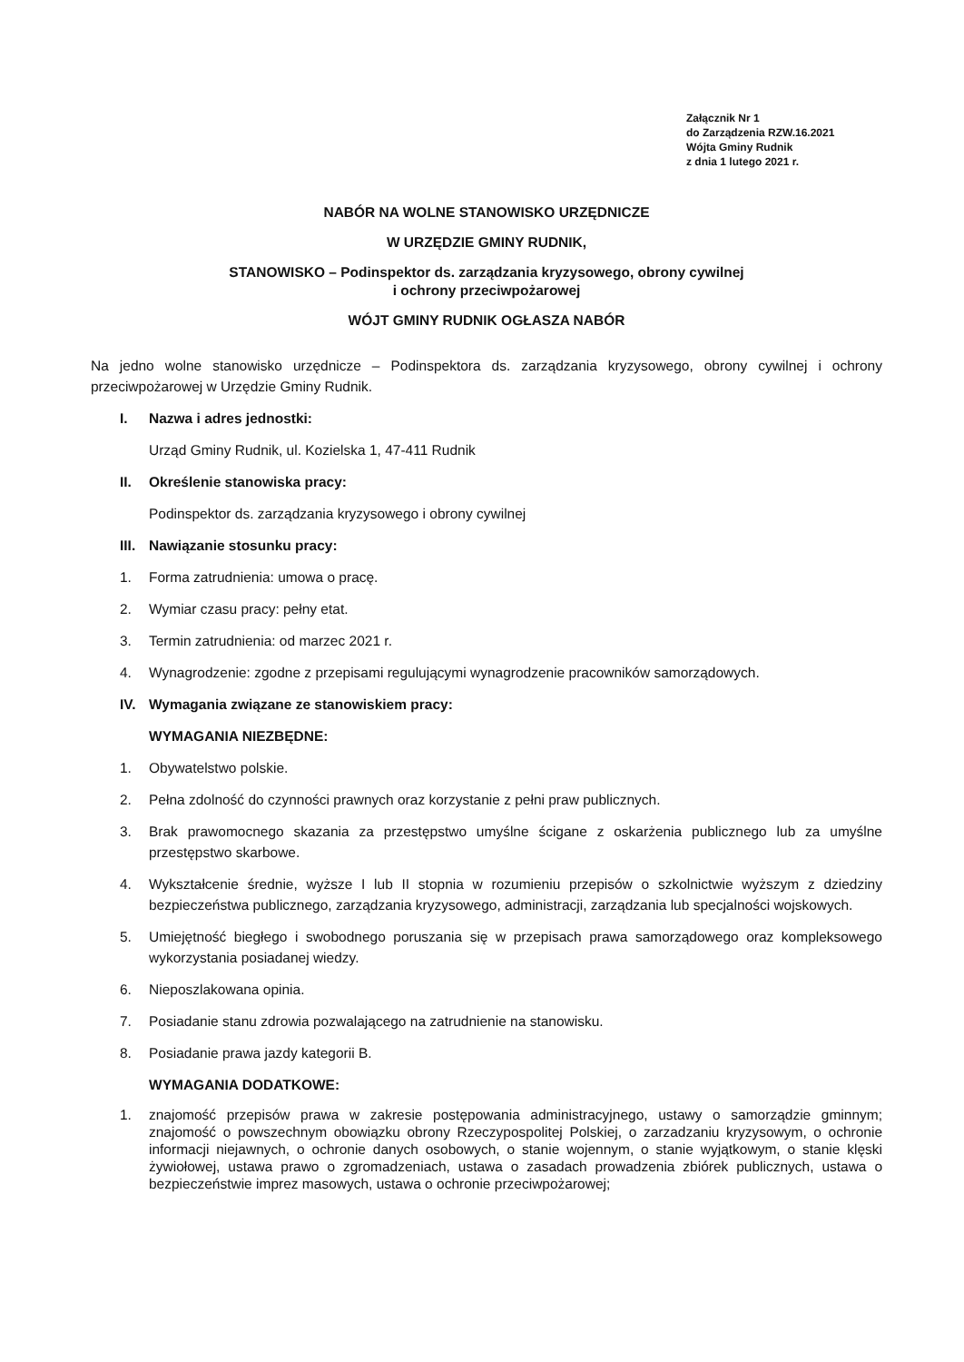Załącznik Nr 1
do Zarządzenia RZW.16.2021
Wójta Gminy Rudnik
z dnia 1 lutego 2021 r.
NABÓR NA WOLNE STANOWISKO URZĘDNICZE
W URZĘDZIE GMINY RUDNIK,
STANOWISKO – Podinspektor ds. zarządzania kryzysowego, obrony cywilnej
i ochrony przeciwpożarowej
WÓJT GMINY RUDNIK OGŁASZA NABÓR
Na jedno wolne stanowisko urzędnicze – Podinspektora ds. zarządzania kryzysowego, obrony cywilnej i ochrony przeciwpożarowej w Urzędzie Gminy Rudnik.
I. Nazwa i adres jednostki:
Urząd Gminy Rudnik, ul. Kozielska 1, 47-411 Rudnik
II. Określenie stanowiska pracy:
Podinspektor ds. zarządzania kryzysowego i obrony cywilnej
III. Nawiązanie stosunku pracy:
1. Forma zatrudnienia: umowa o pracę.
2. Wymiar czasu pracy: pełny etat.
3. Termin zatrudnienia: od marzec 2021 r.
4. Wynagrodzenie: zgodne z przepisami regulującymi wynagrodzenie pracowników samorządowych.
IV. Wymagania związane ze stanowiskiem pracy:
WYMAGANIA NIEZBĘDNE:
1. Obywatelstwo polskie.
2. Pełna zdolność do czynności prawnych oraz korzystanie z pełni praw publicznych.
3. Brak prawomocnego skazania za przestępstwo umyślne ścigane z oskarżenia publicznego lub za umyślne przestępstwo skarbowe.
4. Wykształcenie średnie, wyższe I lub II stopnia w rozumieniu przepisów o szkolnictwie wyższym z dziedziny bezpieczeństwa publicznego, zarządzania kryzysowego, administracji, zarządzania lub specjalności wojskowych.
5. Umiejętność biegłego i swobodnego poruszania się w przepisach prawa samorządowego oraz kompleksowego wykorzystania posiadanej wiedzy.
6. Nieposzlakowana opinia.
7. Posiadanie stanu zdrowia pozwalającego na zatrudnienie na stanowisku.
8. Posiadanie prawa jazdy kategorii B.
WYMAGANIA DODATKOWE:
1. znajomość przepisów prawa w zakresie postępowania administracyjnego, ustawy o samorządzie gminnym; znajomość o powszechnym obowiązku obrony Rzeczypospolitej Polskiej, o zarzadzaniu kryzysowym, o ochronie informacji niejawnych, o ochronie danych osobowych, o stanie wojennym, o stanie wyjątkowym, o stanie klęski żywiołowej, ustawa prawo o zgromadzeniach, ustawa o zasadach prowadzenia zbiórek publicznych, ustawa o bezpieczeństwie imprez masowych, ustawa o ochronie przeciwpożarowej;